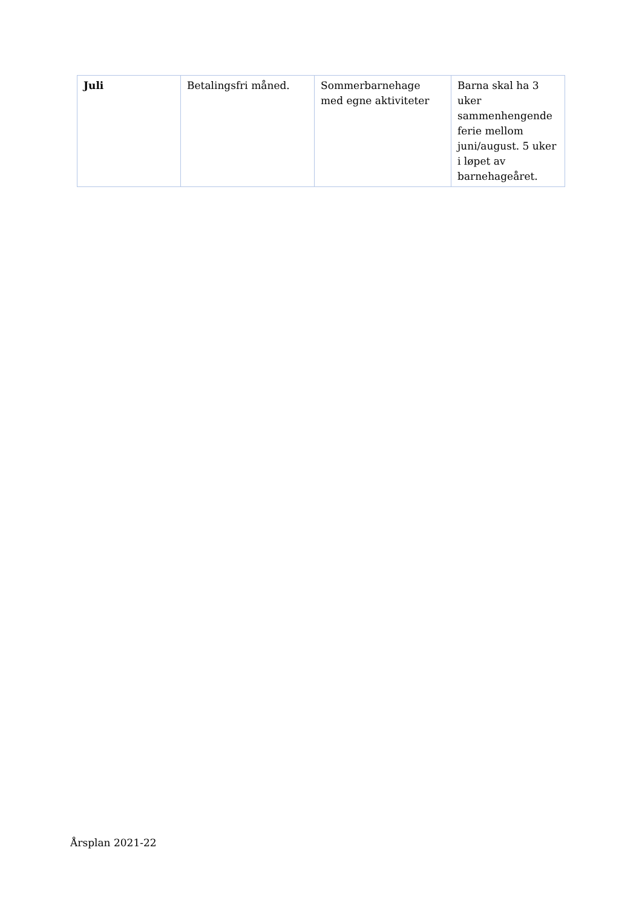| Juli | Betalingsfri måned. | Sommerbarnehage med egne aktiviteter | Barna skal ha 3 uker sammenhengende ferie mellom juni/august. 5 uker i løpet av barnehageåret. |
Årsplan 2021-22